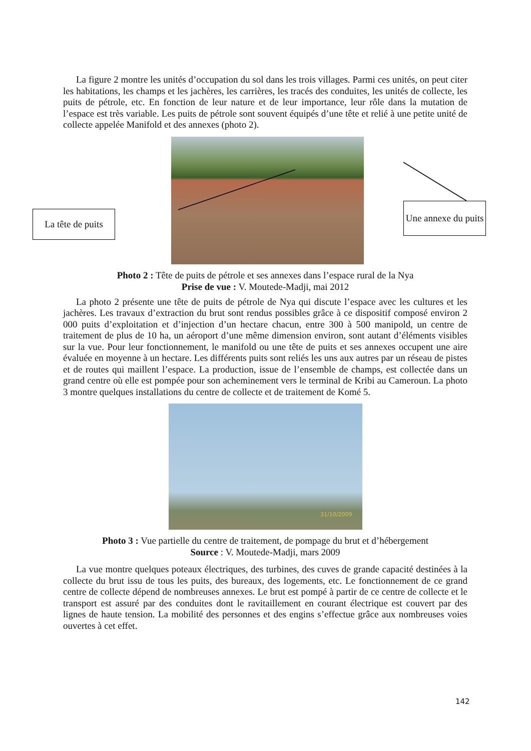La figure 2 montre les unités d’occupation du sol dans les trois villages. Parmi ces unités, on peut citer les habitations, les champs et les jachères, les carrières, les tracés des conduites, les unités de collecte, les puits de pétrole, etc. En fonction de leur nature et de leur importance, leur rôle dans la mutation de l’espace est très variable. Les puits de pétrole sont souvent équipés d’une tête et relié à une petite unité de collecte appelée Manifold et des annexes (photo 2).
La tête de puits
Une annexe du puits
Photo 2 : Tête de puits de pétrole et ses annexes dans l’espace rural de la Nya
Prise de vue : V. Moutede-Madji, mai 2012
La photo 2 présente une tête de puits de pétrole de Nya qui discute l’espace avec les cultures et les jachères. Les travaux d’extraction du brut sont rendus possibles grâce à ce dispositif composé environ 2 000 puits d’exploitation et d’injection d’un hectare chacun, entre 300 à 500 manipold, un centre de traitement de plus de 10 ha, un aéroport d’une même dimension environ, sont autant d’éléments visibles sur la vue. Pour leur fonctionnement, le manifold ou une tête de puits et ses annexes occupent une aire évaluée en moyenne à un hectare. Les différents puits sont reliés les uns aux autres par un réseau de pistes et de routes qui maillent l’espace. La production, issue de l’ensemble de champs, est collectée dans un grand centre où elle est pompée pour son acheminement vers le terminal de Kribi au Cameroun. La photo 3 montre quelques installations du centre de collecte et de traitement de Komé 5.
31/10/2009
Photo 3 : Vue partielle du centre de traitement, de pompage du brut et d’hébergement
Source : V. Moutede-Madji, mars 2009
La vue montre quelques poteaux électriques, des turbines, des cuves de grande capacité destinées à la collecte du brut issu de tous les puits, des bureaux, des logements, etc. Le fonctionnement de ce grand centre de collecte dépend de nombreuses annexes. Le brut est pompé à partir de ce centre de collecte et le transport est assuré par des conduites dont le ravitaillement en courant électrique est couvert par des lignes de haute tension. La mobilité des personnes et des engins s’effectue grâce aux nombreuses voies ouvertes à cet effet.
142